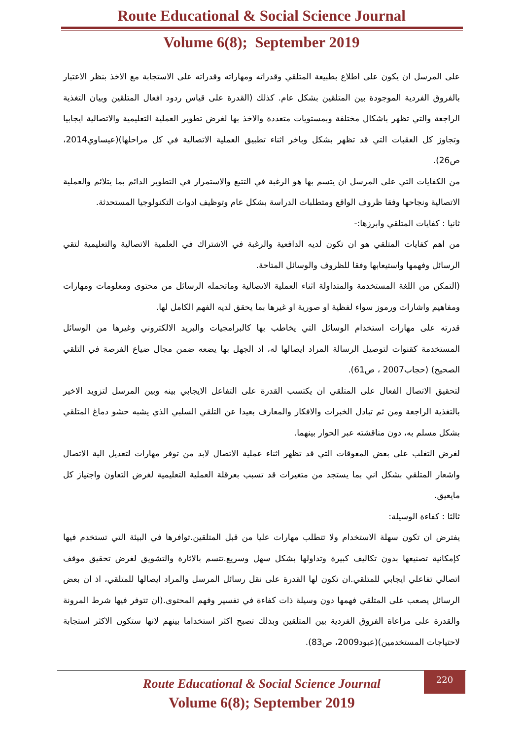Route Educational & Social Science Journal
Volume 6(8); September 2019
على المرسل ان يكون على اطلاع بطبيعة المتلقي وقدراته ومهاراته وقدراته على الاستجابة مع الاخذ بنظر الاعتبار بالفروق الفردية الموجودة بين المتلقين بشكل عام. كذلك (القدرة على قياس ردود افعال المتلقين وبيان التغذية الراجعة والتي تظهر باشكال مختلفة وبمستويات متعددة والاخذ بها لغرض تطوير العملية التعليمية والاتصالية ايجابيا وتجاوز كل العقبات التي قد تظهر بشكل وباخر اثناء تطبيق العملية الاتصالية في كل مراحلها)(عيساوي2014، ص26).
من الكفايات التي على المرسل ان يتسم بها هو الرغبة في التتبع والاستمرار في التطوير الدائم بما يتلائم والعملية الاتصالية ونجاحها وفقا ظروف الواقع ومتطلبات الدراسة بشكل عام وتوظيف ادوات التكنولوجيا المستحدثة.
ثانيا : كفايات المتلقي وابرزها:-
من اهم كفايات المتلقي هو ان تكون لديه الدافعية والرغبة في الاشتراك في العلمية الاتصالية والتعليمية لتقي الرسائل وفهمها واستيعابها وفقا للظروف والوسائل المتاحة.
(التمكن من اللغة المستخدمة والمتداولة اثناء العملية الاتصالية وماتحمله الرسائل من محتوى ومعلومات ومهارات ومفاهيم واشارات ورموز سواء لفظية او صورية او غيرها بما يحقق لديه الفهم الكامل لها.
قدرته على مهارات استخدام الوسائل التي يخاطب بها كالبرامجيات والبريد الالكتروني وغيرها من الوسائل المستخدمة كقنوات لتوصيل الرسالة المراد ايصالها له، اذ الجهل بها يضعه ضمن مجال ضياع الفرصة في التلقي الصحيح) (حجاب2007 ، ص61).
لتحقيق الاتصال الفعال على المتلقي ان يكتسب القدرة على التفاعل الايجابي بينه وبين المرسل لتزويد الاخير بالتغذية الراجعة ومن ثم تبادل الخبرات والافكار والمعارف بعيدا عن التلقي السلبي الذي يشبه حشو دماغ المتلقي بشكل مسلم به، دون مناقشته عبر الحوار بينهما.
لغرض التغلب على بعض المعوقات التي قد تظهر اثناء عملية الاتصال لابد من توفر مهارات لتعديل الية الاتصال واشعار المتلقي بشكل اني بما يستجد من متغيرات قد تسبب بعرقلة العملية التعليمية لغرض التعاون واجتياز كل مايعيق.
ثالثا : كفاءة الوسيلة:
يفترض ان تكون سهلة الاستخدام ولا تتطلب مهارات عليا من قبل المتلقين.توافرها في البيئة التي تستخدم فيها كإمكانية تصنيعها بدون تكاليف كبيرة وتداولها بشكل سهل وسريع.تتسم بالاثارة والتشويق لغرض تحقيق موقف اتصالي تفاعلي ايجابي للمتلقي.ان تكون لها القدرة على نقل رسائل المرسل والمراد ايصالها للمتلقي، اذ ان بعض الرسائل يصعب على المتلقي فهمها دون وسيلة ذات كفاءة في تفسير وفهم المحتوى.(ان تتوفر فيها شرط المرونة والقدرة على مراعاة الفروق الفردية بين المتلقين وبذلك تصبح اكثر استخداما بينهم لانها ستكون الاكثر استجابة لاحتياجات المستخدمين)(عبود2009، ص83).
Route Educational & Social Science Journal
Volume 6(8); September 2019
220